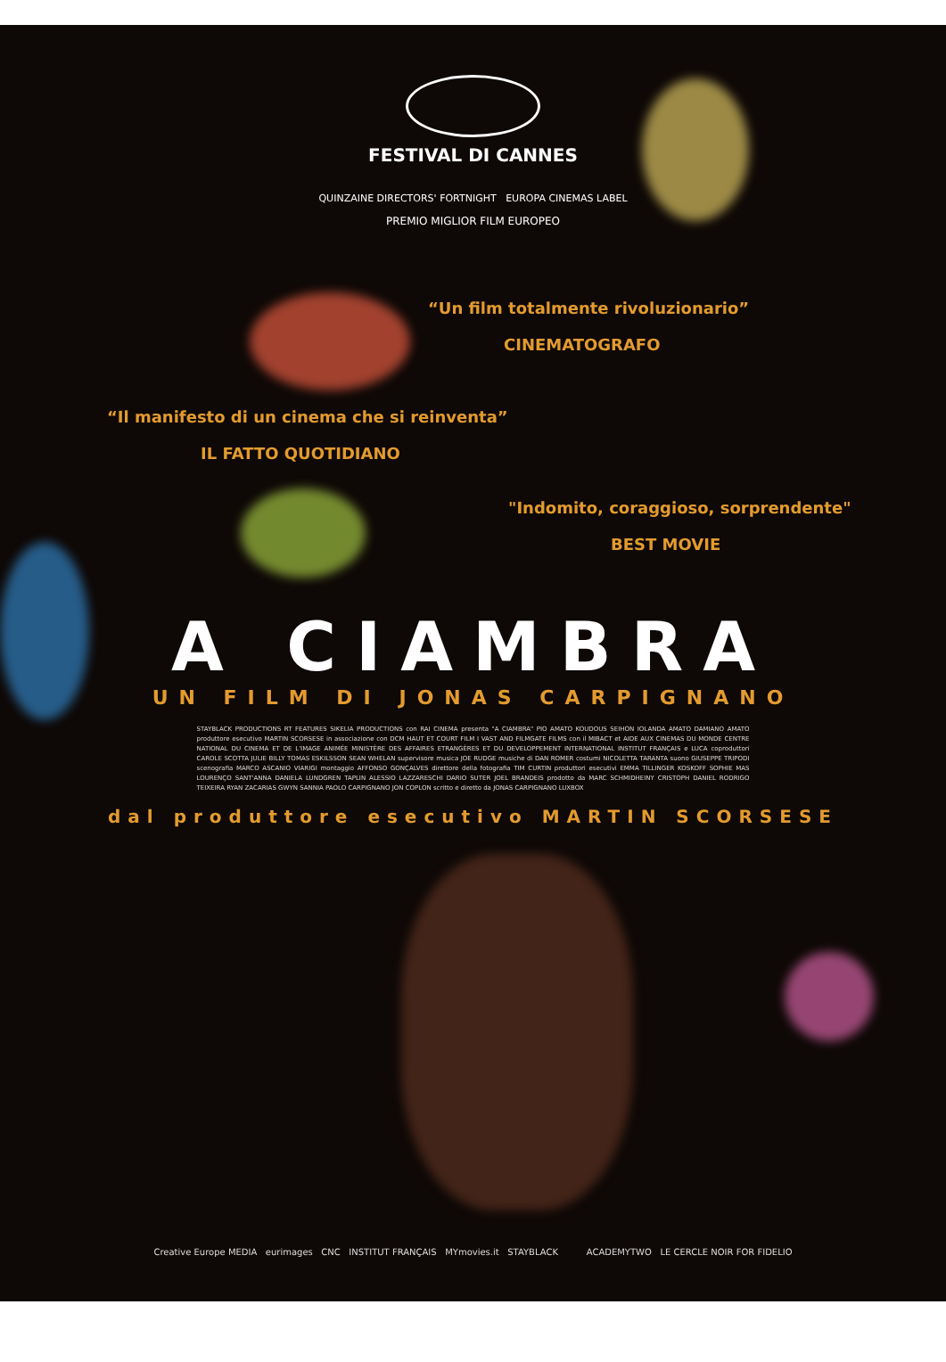FESTIVAL DI CANNES
QUINZAINE DIRECTORS' FORTNIGHT EUROPA CINEMAS LABEL
PREMIO MIGLIOR FILM EUROPEO
“Un film totalmente rivoluzionario”
CINEMATOGRAFO
“Il manifesto di un cinema che si reinventa”
IL FATTO QUOTIDIANO
"Indomito, coraggioso, sorprendente"
BEST MOVIE
A CIAMBRA
UN FILM DI JONAS CARPIGNANO
STAYBLACK PRODUCTIONS RT FEATURES SIKELIA PRODUCTIONS con RAI CINEMA presenta "A CIAMBRA" PIO AMATO KOUDOUS SEIHON IOLANDA AMATO DAMIANO AMATO produttore esecutivo MARTIN SCORSESE in associazione con DCM HAUT ET COURT FILM I VAST AND FILMGATE FILMS con il MIBACT et AIDE AUX CINEMAS DU MONDE CENTRE NATIONAL DU CINEMA ET DE L'IMAGE ANIMÉE MINISTÈRE DES AFFAIRES ETRANGÈRES ET DU DEVELOPPEMENT INTERNATIONAL INSTITUT FRANÇAIS e LUCA coproduttori CAROLE SCOTTA JULIE BILLY TOMAS ESKILSSON SEAN WHELAN supervisore musica JOE RUDGE musiche di DAN ROMER costumi NICOLETTA TARANTA suono GIUSEPPE TRIPODI scenografia MARCO ASCANIO VIARIGI montaggio AFFONSO GONÇALVES direttore della fotografia TIM CURTIN produttori esecutivi EMMA TILLINGER KOSKOFF SOPHIE MAS LOURENÇO SANT'ANNA DANIELA LUNDGREN TAPLIN ALESSIO LAZZARESCHI DARIO SUTER JOEL BRANDEIS prodotto da MARC SCHMIDHEINY CRISTOPH DANIEL RODRIGO TEIXEIRA RYAN ZACARIAS GWYN SANNIA PAOLO CARPIGNANO JON COPLON scritto e diretto da JONAS CARPIGNANO LUXBOX
dal produttore esecutivo MARTIN SCORSESE
Creative Europe MEDIA eurimages CNC INSTITUT FRANÇAIS MYmovies.it STAYBLACK ACADEMYTWO LE CERCLE NOIR FOR FIDELIO